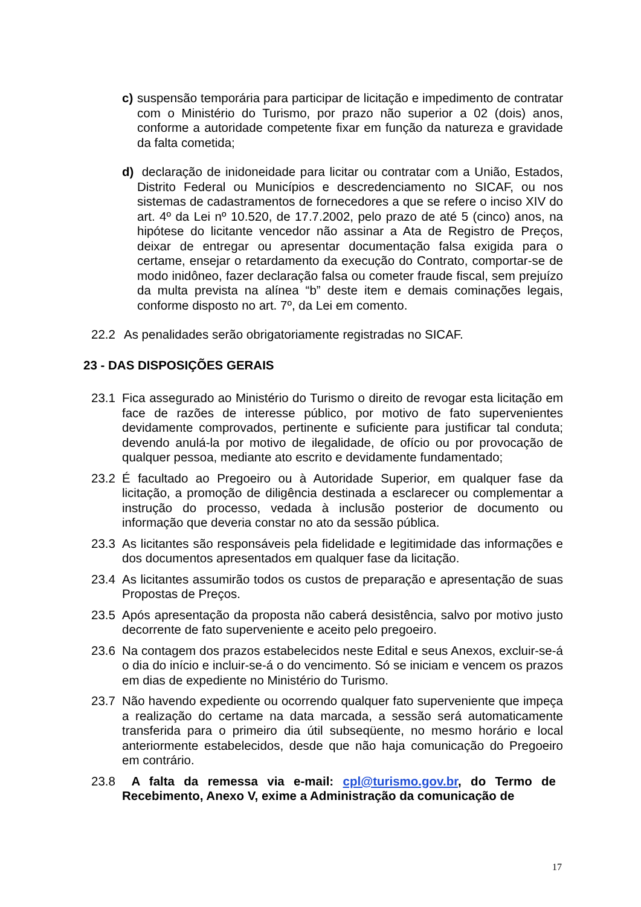c) suspensão temporária para participar de licitação e impedimento de contratar com o Ministério do Turismo, por prazo não superior a 02 (dois) anos, conforme a autoridade competente fixar em função da natureza e gravidade da falta cometida;
d) declaração de inidoneidade para licitar ou contratar com a União, Estados, Distrito Federal ou Municípios e descredenciamento no SICAF, ou nos sistemas de cadastramentos de fornecedores a que se refere o inciso XIV do art. 4º da Lei nº 10.520, de 17.7.2002, pelo prazo de até 5 (cinco) anos, na hipótese do licitante vencedor não assinar a Ata de Registro de Preços, deixar de entregar ou apresentar documentação falsa exigida para o certame, ensejar o retardamento da execução do Contrato, comportar-se de modo inidôneo, fazer declaração falsa ou cometer fraude fiscal, sem prejuízo da multa prevista na alínea “b” deste item e demais cominações legais, conforme disposto no art. 7º, da Lei em comento.
22.2 As penalidades serão obrigatoriamente registradas no SICAF.
23 - DAS DISPOSIÇÕES GERAIS
23.1 Fica assegurado ao Ministério do Turismo o direito de revogar esta licitação em face de razões de interesse público, por motivo de fato supervenientes devidamente comprovados, pertinente e suficiente para justificar tal conduta; devendo anulá-la por motivo de ilegalidade, de ofício ou por provocação de qualquer pessoa, mediante ato escrito e devidamente fundamentado;
23.2 É facultado ao Pregoeiro ou à Autoridade Superior, em qualquer fase da licitação, a promoção de diligência destinada a esclarecer ou complementar a instrução do processo, vedada à inclusão posterior de documento ou informação que deveria constar no ato da sessão pública.
23.3 As licitantes são responsáveis pela fidelidade e legitimidade das informações e dos documentos apresentados em qualquer fase da licitação.
23.4 As licitantes assumirão todos os custos de preparação e apresentação de suas Propostas de Preços.
23.5 Após apresentação da proposta não caberá desistência, salvo por motivo justo decorrente de fato superveniente e aceito pelo pregoeiro.
23.6 Na contagem dos prazos estabelecidos neste Edital e seus Anexos, excluir-se-á o dia do início e incluir-se-á o do vencimento. Só se iniciam e vencem os prazos em dias de expediente no Ministério do Turismo.
23.7 Não havendo expediente ou ocorrendo qualquer fato superveniente que impeça a realização do certame na data marcada, a sessão será automaticamente transferida para o primeiro dia útil subseqüente, no mesmo horário e local anteriormente estabelecidos, desde que não haja comunicação do Pregoeiro em contrário.
23.8 A falta da remessa via e-mail: cpl@turismo.gov.br, do Termo de Recebimento, Anexo V, exime a Administração da comunicação de
17